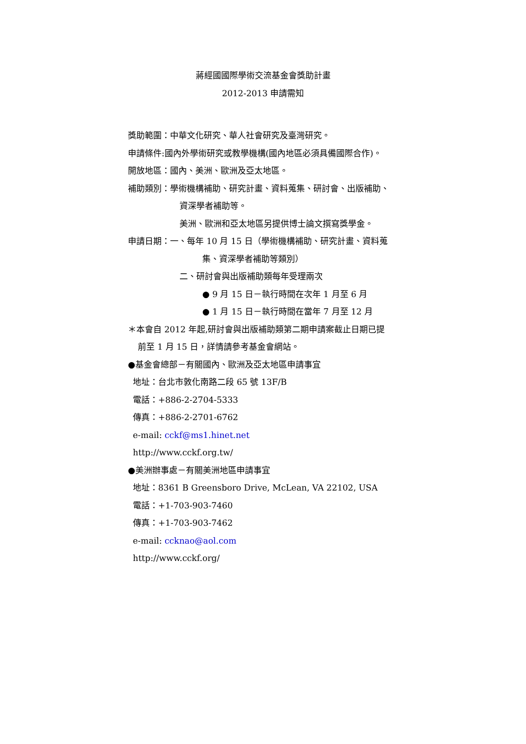蔣經國國際學術交流基金會獎助計畫
2012-2013 申請需知
獎助範圍：中華文化研究、華人社會研究及臺灣研究。
申請條件:國內外學術研究或教學機構(國內地區必須具備國際合作)。
開放地區：國內、美洲、歐洲及亞太地區。
補助類別：學術機構補助、研究計畫、資料蒐集、研討會、出版補助、
資深學者補助等。
美洲、歐洲和亞太地區另提供博士論文撰寫獎學金。
申請日期：一、每年 10 月 15 日（學術機構補助、研究計畫、資料蒐
集、資深學者補助等類別）
二、研討會與出版補助類每年受理兩次
● 9 月 15 日－執行時間在次年 1 月至 6 月
● 1 月 15 日－執行時間在當年 7 月至 12 月
＊本會自 2012 年起,研討會與出版補助類第二期申請案截止日期已提
前至 1 月 15 日，詳情請參考基金會網站。
●基金會總部－有關國內、歐洲及亞太地區申請事宜
地址：台北市敦化南路二段 65 號 13F/B
電話：+886-2-2704-5333
傳真：+886-2-2701-6762
e-mail: cckf@ms1.hinet.net
http://www.cckf.org.tw/
●美洲辦事處－有關美洲地區申請事宜
地址：8361 B Greensboro Drive, McLean, VA 22102, USA
電話：+1-703-903-7460
傳真：+1-703-903-7462
e-mail: ccknao@aol.com
http://www.cckf.org/